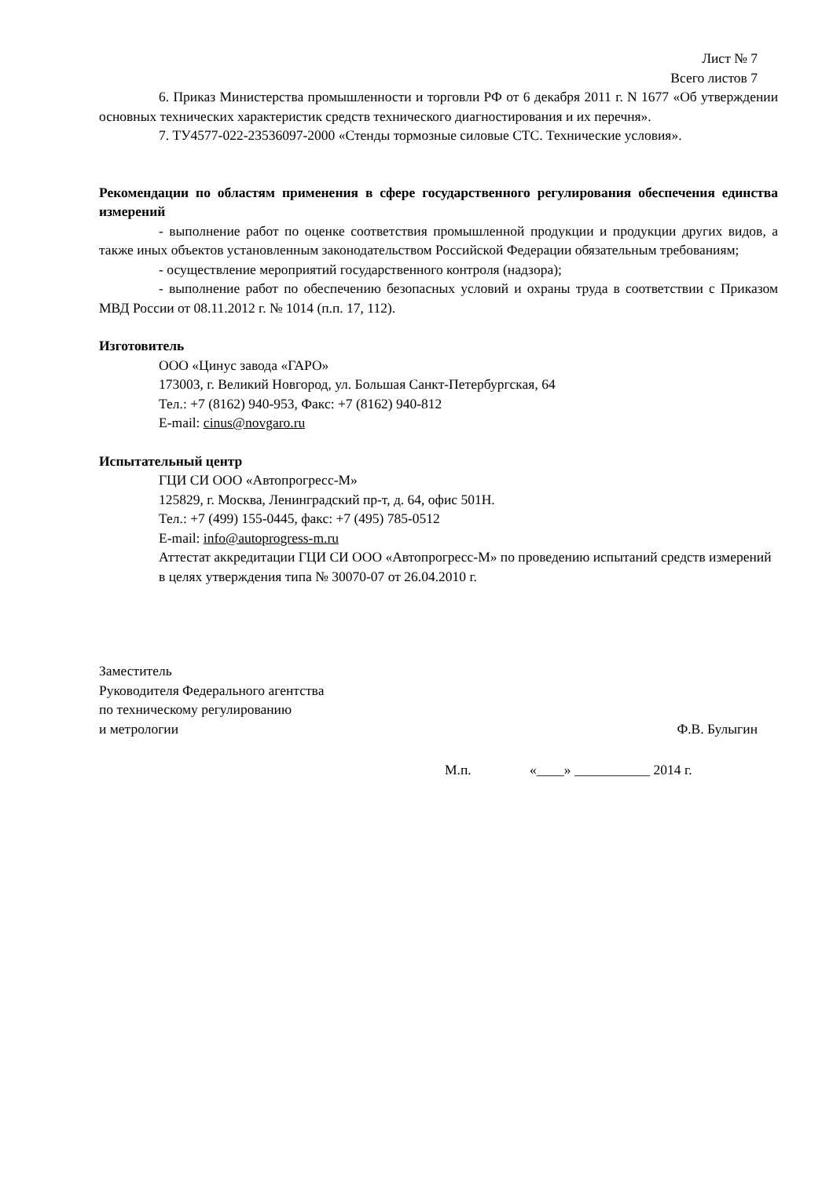Лист № 7
Всего листов 7
6. Приказ Министерства промышленности и торговли РФ от 6 декабря 2011 г. N 1677 «Об утверждении основных технических характеристик средств технического диагностирования и их перечня».
7. ТУ4577-022-23536097-2000 «Стенды тормозные силовые СТС. Технические условия».
Рекомендации по областям применения в сфере государственного регулирования обеспечения единства измерений
- выполнение работ по оценке соответствия промышленной продукции и продукции других видов, а также иных объектов установленным законодательством Российской Федерации обязательным требованиям;
- осуществление мероприятий государственного контроля (надзора);
- выполнение работ по обеспечению безопасных условий и охраны труда в соответствии с Приказом МВД России от 08.11.2012 г. № 1014 (п.п. 17, 112).
Изготовитель
ООО «Цинус завода «ГАРО»
173003, г. Великий Новгород, ул. Большая Санкт-Петербургская, 64
Тел.: +7 (8162) 940-953, Факс: +7 (8162) 940-812
E-mail: cinus@novgaro.ru
Испытательный центр
ГЦИ СИ ООО «Автопрогресс-М»
125829, г. Москва, Ленинградский пр-т, д. 64, офис 501Н.
Тел.: +7 (499) 155-0445, факс: +7 (495) 785-0512
E-mail: info@autoprogress-m.ru
Аттестат аккредитации ГЦИ СИ ООО «Автопрогресс-М» по проведению испытаний средств измерений в целях утверждения типа № 30070-07 от 26.04.2010 г.
Заместитель
Руководителя Федерального агентства
по техническому регулированию
и метрологии
Ф.В. Булыгин
М.п. «____» ___________ 2014 г.